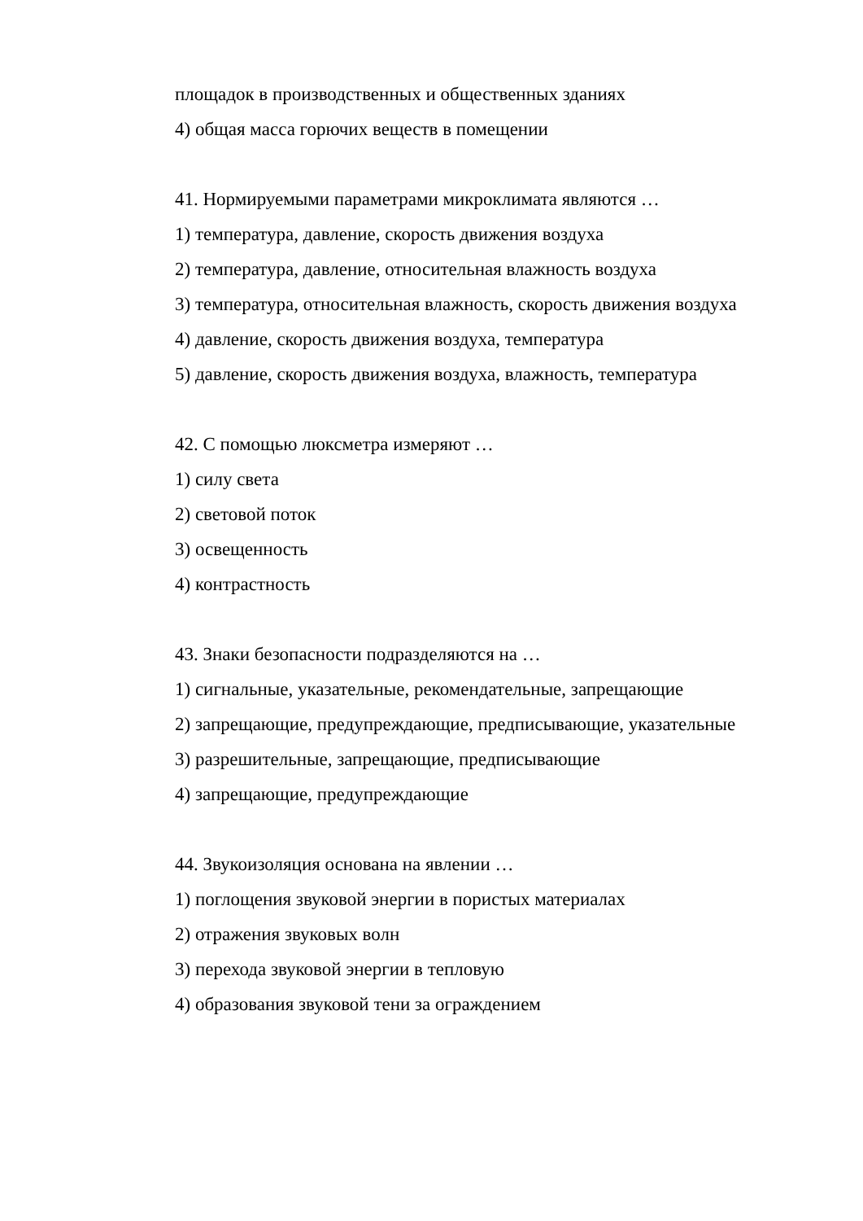площадок в производственных и общественных зданиях
4) общая масса горючих веществ в помещении
41. Нормируемыми параметрами микроклимата являются …
1) температура, давление, скорость движения воздуха
2) температура, давление, относительная влажность воздуха
3) температура, относительная влажность, скорость движения воздуха
4) давление, скорость движения воздуха, температура
5) давление, скорость движения воздуха, влажность, температура
42. С помощью люксметра измеряют …
1) силу света
2) световой поток
3) освещенность
4) контрастность
43. Знаки безопасности подразделяются на …
1) сигнальные, указательные, рекомендательные, запрещающие
2) запрещающие, предупреждающие, предписывающие, указательные
3) разрешительные, запрещающие, предписывающие
4) запрещающие, предупреждающие
44. Звукоизоляция основана на явлении …
1) поглощения звуковой энергии в пористых материалах
2) отражения звуковых волн
3) перехода звуковой энергии в тепловую
4) образования звуковой тени за ограждением